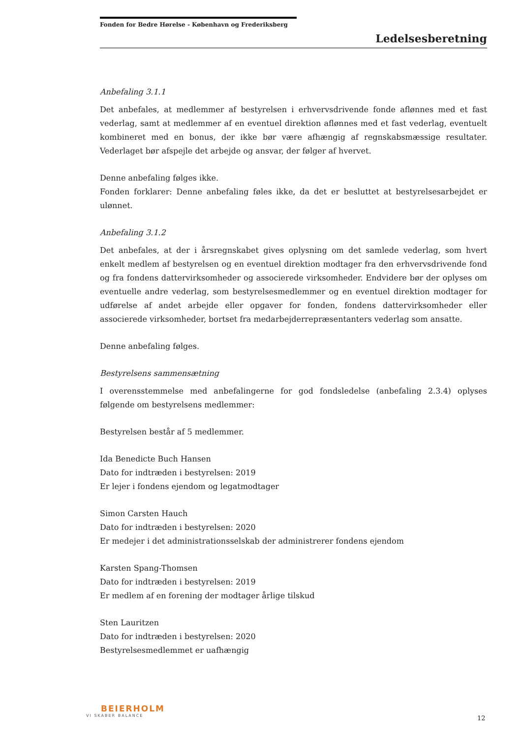Fonden for Bedre Hørelse - København og Frederiksberg
Ledelsesberetning
Anbefaling 3.1.1
Det anbefales, at medlemmer af bestyrelsen i erhvervsdrivende fonde aflønnes med et fast vederlag, samt at medlemmer af en eventuel direktion aflønnes med et fast vederlag, eventuelt kombineret med en bonus, der ikke bør være afhængig af regnskabsmæssige resultater. Vederlaget bør afspejle det arbejde og ansvar, der følger af hvervet.
Denne anbefaling følges ikke.
Fonden forklarer: Denne anbefaling føles ikke, da det er besluttet at bestyrelsesarbejdet er ulønnet.
Anbefaling 3.1.2
Det anbefales, at der i årsregnskabet gives oplysning om det samlede vederlag, som hvert enkelt medlem af bestyrelsen og en eventuel direktion modtager fra den erhvervsdrivende fond og fra fondens dattervirksomheder og associerede virksomheder. Endvidere bør der oplyses om eventuelle andre vederlag, som bestyrelsesmedlemmer og en eventuel direktion modtager for udførelse af andet arbejde eller opgaver for fonden, fondens dattervirksomheder eller associerede virksomheder, bortset fra medarbejderrepræsentanters vederlag som ansatte.
Denne anbefaling følges.
Bestyrelsens sammensætning
I overensstemmelse med anbefalingerne for god fondsledelse (anbefaling 2.3.4) oplyses følgende om bestyrelsens medlemmer:
Bestyrelsen består af 5 medlemmer.
Ida Benedicte Buch Hansen
Dato for indtræden i bestyrelsen: 2019
Er lejer i fondens ejendom og legatmodtager
Simon Carsten Hauch
Dato for indtræden i bestyrelsen: 2020
Er medejer i det administrationsselskab der administrerer fondens ejendom
Karsten Spang-Thomsen
Dato for indtræden i bestyrelsen: 2019
Er medlem af en forening der modtager årlige tilskud
Sten Lauritzen
Dato for indtræden i bestyrelsen: 2020
Bestyrelsesmedlemmet er uafhængig
BEIERHOLM
VI SKABER BALANCE
12